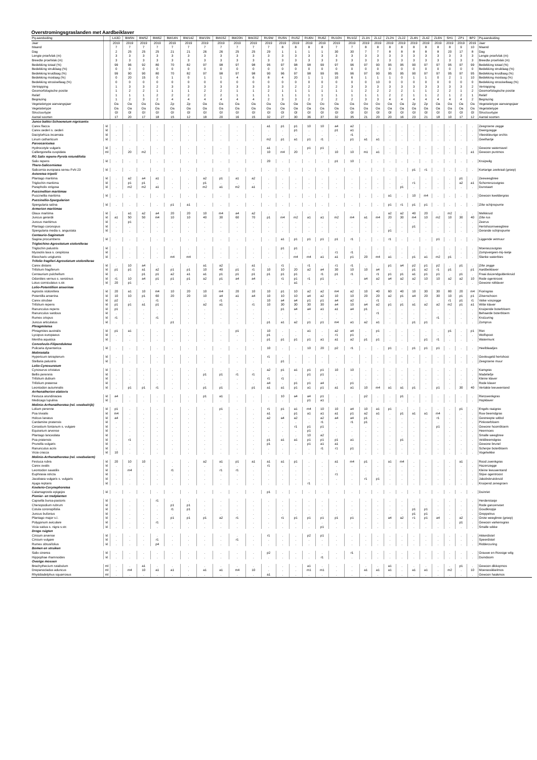Overstromingsgraslanden met Aardbeiklaver
| Pq-aanduiding | | LA3O | BW5N | BW5Z | BW6Z | BW14N | BW14Z | BW15N | BW15Z | BW20N | BW20Z | RU9W | RU5N | RU5Z | RU6N | RU6Z | RU10N | RU10Z | ZL1N | ZL1Z | ZL2N | ZL2Z | ZL4N | ZL4Z | ZL6N | SH1 | ZP1 | BP2 | Pq-aanduiding |
| --- | --- | --- | --- | --- | --- | --- | --- | --- | --- | --- | --- | --- | --- | --- | --- | --- | --- | --- | --- | --- | --- | --- | --- | --- | --- | --- | --- | --- | --- |
| Jaar | | 2019 | 2019 | 2019 | 2019 | 2019 | 2019 | 2019 | 2019 | 2019 | 2019 | 2019 | 2019 | 2019 | 2019 | 2019 | 2019 | 2019 | 2019 | 2019 | 2019 | 2019 | 2019 | 2019 | 2019 | 2019 | 2019 | 2019 | Jaar |
| Maand | | 7 | 7 | 7 | 7 | 7 | 7 | 7 | 7 | 7 | 7 | 7 | 8 | 8 | 8 | 8 | 7 | 7 | 8 | 8 | 8 | 8 | 8 | 8 | 8 | 8 | 9 | 10 | Maand |
| Dag | | 2 | 25 | 25 | 25 | 21 | 21 | 26 | 26 | 25 | 25 | 29 | 1 | 1 | 1 | 1 | 30 | 30 | 7 | 7 | 8 | 8 | 8 | 8 | 8 | 20 | 17 | 8 | Dag |
| Lengte proefvlak (m) | | 3 | 3 | 3 | 3 | 3 | 3 | 3 | 3 | 3 | 3 | 3 | 3 | 3 | 3 | 3 | 3 | 3 | 3 | 3 | 3 | 3 | 3 | 3 | 3 | 3 | 3 | 3 | Lengte proefvlak (m) |
| Breedte proefvlak (m) | | 3 | 3 | 3 | 3 | 3 | 3 | 3 | 3 | 3 | 3 | 3 | 3 | 3 | 3 | 3 | 3 | 3 | 3 | 3 | 3 | 3 | 3 | 3 | 3 | 3 | 3 | 3 | Breedte proefvlak (m) |
| Bedekking totaal (%) | | 99 | 96 | 92 | 80 | 70 | 82 | 97 | 98 | 97 | 98 | 95 | 97 | 98 | 98 | 99 | 97 | 96 | 97 | 90 | 95 | 95 | 90 | 97 | 97 | 95 | 97 | 99 | Bedekking totaal (%) |
| Bedekking struiklaag (%) | | 0 | 0 | 0 | 0 | 0 | 0 | 0 | 0 | 0 | 0 | 0 | 0 | 0 | 0 | 0 | 0 | 0 | 0 | 0 | 0 | 0 | 0 | 0 | 0 | 0 | 0 | 0 | Bedekking struiklaag (%) |
| Bedekking kruidlaag (%) | | 99 | 90 | 90 | 80 | 70 | 82 | 97 | 98 | 97 | 98 | 90 | 96 | 97 | 98 | 99 | 95 | 96 | 97 | 90 | 95 | 95 | 90 | 97 | 97 | 95 | 97 | 95 | Bedekking kruidlaag (%) |
| Bedekking moslaag (%) | | 0 | 20 | 15 | 0 | 1 | 0 | 1 | 1 | 4 | 6 | 8 | 4 | 20 | 1 | 1 | 10 | 6 | 1 | 1 | 1 | 0 | 1 | 1 | 0 | 2 | 1 | 10 | Bedekking moslaag (%) |
| Bedekking strooisellaag (%) | | 0 | 0 | 0 | 0 | 0 | 0 | 0 | 0 | 0 | 0 | 0 | 0 | 0 | 0 | 0 | 0 | 0 | 0 | 10 | 0 | 0 | 0 | 0 | 0 | 0 | 0 | 0 | Bedekking strooisellaag (%) |
| Vertrapping | | 1 | 3 | 3 | 2 | 3 | 3 | 3 | 3 | 3 | 3 | 3 | 3 | 2 | 2 | 2 | 2 | 3 | 3 | 3 | 3 | 3 | 3 | 3 | 3 | 3 | 3 | 2 | Vertrapping |
| Geomorfologische positie | | 1 | 2 | 2 | 1 | 1 | 1 | 2 | 2 | 1 | 1 | 2 | 1 | 1 | 1 | 1 | 1 | 1 | 2 | 2 | 2 | 2 | 1 | 1 | 2 | 2 | 1 | 2 | Geomorfologische positie |
| Reliëf | | 1 | 1 | 1 | 2 | 2 | 2 | 2 | 2 | 1 | 1 | 1 | 1 | 1 | 1 | 1 | 1 | 1 | 1 | 1 | 2 | 2 | 1 | 1 | 2 | 1 | 2 | 1 | Reliëf |
| Begrazing | | 1 | 2 | 3 | 2 | 4 | 4 | 4 | 4 | 4 | 4 | 2 | 3 | 3 | 2 | 2 | 2 | 2 | 3 | 3 | 4 | 4 | 4 | 4 | 4 | 4 | 4 | 2 | Begrazing |
| Vegetatietype aanvangsjaar | | Oa | Oa | Oa | Oa | Zp | Zp | Oa | Oa | Oa | Oa | Oa | Oa | Oa | Oo | Oo | Oa | Oa | Oo | Oo | Oa | Oa | Zp | Zp | Oa | Oa | Oa | Oa | Vegetatietype aanvangsjaar |
| Vegetatietype | | Oa | Oa | Oa | Oa | Oa | Oa | Oa | Oa | Oa | Oa | Oa | Oa | Oa | Oa | Oa | Oa | Oa | Oa | Oa | Oa | Oa | Oa | Oa | Oa | Oa | Oa | Oa | Vegetatietype |
| Structuurtype | | Gl | Gl | Gl | Gl | Gl | Gl | Gl | Gl | Gl | Gl | Gl | Gl | Gl | Gl | Gl | Gl | Gl | Gl | Gl | Gl | Gl | Gl | Gl | Gl | Gl | Gl | Gl | Structuurtype |
| Aantal soorten | | 17 | 20 | 17 | 18 | 15 | 12 | 18 | 20 | 16 | 15 | 32 | 27 | 30 | 36 | 37 | 32 | 35 | 21 | 20 | 20 | 16 | 23 | 21 | 18 | 10 | 17 | 12 | Aantal soorten |
| Junco baltici-Schoenetum nigricantis | | | | | | | | | | | | | | | | | | | | | | | | | | | | | |
| Carex flacca | kl | . | . | . | . | . | . | . | . | . | . | a1 | p1 | p1 | 10 | 10 | a4 | a2 | . | . | . | . | . | . | . | . | . | . | Zeegroene zegge |
| Carex oederi s. oederi | kl | . | . | . | . | . | . | . | . | . | . | . | . | p1 | . | . | p1 | a1 | . | . | . | . | . | . | . | . | . | . | Dwergzegge |
| Dactylorhiza incarnata | kl | . | . | . | . | . | . | . | . | . | . | . | . | . | . | . | . | r1 | . | . | . | . | . | . | . | . | . | . | Vleeskleurige orchis |
| Linum catharticum | kl | . | . | . | . | . | . | . | . | . | . | m2 | p1 | a1 | p1 | r1 | . | p1 | a1 | a1 | . | . | . | . | . | . | . | . | Geelhartje |
| Parvocaricetea | | | | | | | | | | | | | | | | | | | | | | | | | | | | | |
| Hydrocotyle vulgaris | kl | . | . | . | . | . | . | . | . | . | . | a1 | . | . | p1 | p1 | . | . | . | . | . | . | . | . | . | . | . | . | Gewone waternavel |
| Calliergonella cuspidata | ml | . | 20 | m2 | . | . | . | . | . | . | . | 10 | m4 | 20 | . | . | 10 | 10 | m1 | a1 | . | . | . | . | . | . | . | a1 | Gewoon puntmos |
| RG Salix repens-Pyrola rotundifolia | | | | | | | | | | | | | | | | | | | | | | | | | | | | | |
| Salix repens | kl | . | . | . | . | . | . | . | . | . | . | 20 | . | . | . | . | p1 | 10 | . | . | . | . | . | . | . | . | . | . | Kruipwilg |
| Thero-Salicornietea | | | | | | | | | | | | | | | | | | | | | | | | | | | | | |
| Salicornia europaea sensu FvN 23 | kl | . | . | . | . | . | . | . | . | . | . | . | . | . | . | . | . | . | . | . | . | . | p1 | r1 | . | . | . | . | Kortarige zeekraal (groep) |
| Asteretea tripolii | | | | | | | | | | | | | | | | | | | | | | | | | | | | | |
| Plantago maritima | kl | . | a2 | a4 | a1 | . | . | a2 | p1 | a1 | a2 | . | . | . | . | . | . | . | . | . | . | . | . | . | . | . | p1 | . | Zeeweegbree |
| Triglochin maritima | kl | . | p1 | p1 | . | . | . | p1 | . | . | . | . | . | . | . | . | . | . | . | . | . | . | r1 | . | . | . | a2 | a1 | Schorrenzoutgras |
| Parapholis strigosa | kl | . | m2 | m2 | a1 | . | . | m2 | a1 | m2 | a1 | . | . | . | . | . | . | . | . | . | . | p1 | . | . | . | . | . | . | Dunstaart |
| Puccinellion maritimae | | | | | | | | | | | | | | | | | | | | | | | | | | | | | |
| Puccinellia maritima | kl | . | . | . | . | . | . | . | . | . | . | . | . | . | . | . | . | . | . | . | a1 | . | 10 | m4 | . | . | . | . | Gewoon kweldergras |
| Puccinellio-Spergularion | | | | | | | | | | | | | | | | | | | | | | | | | | | | | |
| Spergularia salina | kl | . | . | . | . | p1 | a1 | . | . | . | . | . | . | . | . | . | . | . | . | . | p1 | r1 | p1 | p1 | . | . | . | . | Zilte schijnspurrie |
| Armerion maritimae | | | | | | | | | | | | | | | | | | | | | | | | | | | | | |
| Glaux maritima | kl | . | a1 | a2 | a4 | 20 | 20 | 10 | m4 | a4 | a2 | . | . | . | . | . | . | . | . | . | a2 | a2 | 40 | 20 | . | m2 | . | . | Melkkruid |
| Juncus gerardii | kl | a1 | 50 | 50 | m4 | 10 | 10 | 40 | 30 | 60 | 70 | p1 | m4 | m2 | a1 | a1 | m2 | m4 | a1 | m4 | 20 | 30 | m4 | 10 | m2 | 10 | 30 | 40 | Zilte rus |
| Juncus maritimus | kl | . | p1 | . | . | . | . | . | . | . | . | . | . | . | . | . | . | . | . | . | . | . | . | . | . | . | . | . | Zeerus |
| Plantago coronopus | kl | . | . | . | . | . | . | . | . | . | . | . | . | . | . | . | . | . | . | . | . | . | p1 | . | . | . | . | . | Hertshoornweegbree |
| Spergularia media s. angustata | kl | . | . | . | . | . | . | . | . | . | . | . | . | . | . | . | . | . | . | . | p1 | . | . | . | . | . | . | . | Gerande schijnspurrie |
| Centaurio-Saginetum | | | | | | | | | | | | | | | | | | | | | | | | | | | | | |
| Sagina procumbens | kl | . | . | . | . | . | . | . | . | . | . | . | a1 | p1 | p1 | p1 | p1 | r1 | . | . | r1 | . | . | . | p1 | . | . | . | Liggende vetmuur |
| Triglochino-Agrostietum stoloniferae | | | | | | | | | | | | | | | | | | | | | | | | | | | | | |
| Triglochin palustris | kl | . | . | . | . | . | . | . | . | . | . | . | p1 | p1 | . | . | . | . | . | . | . | . | . | . | . | . | . | . | Moeraszoutgras |
| Myosotis laxa s. cespitosa | kl | . | . | . | . | . | . | . | . | . | . | . | . | . | . | . | r1 | r1 | . | . | . | . | . | . | . | . | . | . | Zompvergeet-mij-nietje |
| Eleocharis uniglumis | kl | . | . | . | . | m4 | m4 | . | . | . | . | . | . | m4 | m4 | a1 | a1 | p1 | 20 | m4 | a1 | . | p1 | a1 | m2 | p1 | . | . | Slanke waterbies |
| Trifolio fragiferi-Agrostietum stoloniferae | | | | | | | | | | | | | | | | | | | | | | | | | | | | | |
| Carex distans | kl | . | 10 | a4 | . | . | . | a1 | a2 | . | a1 | . | r1 | . | r1 | . | r1 | r1 | . | . | p1 | a4 | p2 | p1 | p2 | . | p1 | . | Zilte zegge |
| Trifolium fragiferum | kl | p1 | p1 | a1 | a2 | p1 | p1 | 10 | 40 | p1 | r1 | 10 | 10 | 20 | a2 | a4 | 30 | 10 | 10 | a4 | . | . | p1 | a2 | r1 | p1 | . | p1 | Aardbeiklaver |
| Centaurium pulchellum | kl | . | . | p1 | p1 | a2 | a1 | a1 | p1 | p1 | p1 | p1 | p1 | p1 | . | r1 | p1 | r1 | . | r1 | p1 | p1 | a1 | p1 | p1 | . | p1 | . | Fraai duizendguldenkruid |
| Odontites vernus s. serotinus | kl | r1 | 10 | a4 | p1 | p1 | p1 | a2 | p1 | a4 | a4 | . | r1 | p1 | r1 | p1 | . | . | a4 | a2 | a4 | a2 | a2 | 10 | 10 | a2 | a2 | 10 | Rode ogentroost |
| Lotus corniculatus s.str. | kl | 20 | p1 | . | . | . | . | . | . | . | . | . | . | a1 | . | . | . | . | . | . | . | . | . | . | . | . | . | . | Gewone rolklaver |
| Lolio-Potentillion anserinae | | | | | | | | | | | | | | | | | | | | | | | | | | | | | |
| Agrostis stolonifera | kl | 20 | a1 | 10 | m4 | 10 | 20 | 10 | m4 | 20 | 10 | 10 | p1 | 10 | a2 | a2 | m4 | a2 | 10 | 40 | 60 | 40 | 10 | 30 | 30 | 80 | 20 | m4 | Fioringras |
| Potentilla anserina | kl | 10 | 10 | p1 | 60 | 20 | 20 | 10 | a4 | a1 | a4 | 10 | 10 | 10 | a4 | a2 | 10 | 10 | 20 | 20 | a2 | p1 | a4 | 20 | 30 | 10 | p1 | p1 | Zilverschoon |
| Carex otrubae | kl | p2 | . | . | r1 | . | . | . | r1 | . | . | 10 | a4 | a4 | p1 | p1 | a4 | a2 | . | r1 | . | . | . | . | . | r1 | p1 | r1 | Valse voszegge |
| Trifolium repens | kl | p1 | p1 | a1 | p1 | . | . | a2 | a1 | . | r1 | 10 | 30 | 30 | 30 | 30 | a4 | 10 | a4 | a2 | p1 | p1 | a1 | a2 | a2 | m2 | p1 | a1 | Witte klaver |
| Ranunculus repens | kl | p1 | . | . | . | . | . | . | . | . | . | . | p1 | a4 | a4 | a1 | a1 | a4 | p1 | . | . | . | . | . | . | . | . | . | Kruipende boterbloem |
| Ranunculus sardous | kl | . | . | . | . | . | . | . | . | . | . | . | . | . | . | . | . | . | . | r1 | . | . | . | . | . | . | . | . | Behaarde boterbloem |
| Rumex crispus | kl | r1 | . | . | r1 | . | . | . | . | . | . | . | . | . | . | . | . | . | . | . | . | . | . | . | r1 | . | . | . | Krulzuring |
| Juncus articulatus | kl | . | . | . | . | p1 | . | . | . | . | . | p1 | a1 | a2 | p1 | p1 | m4 | a1 | a2 | a1 | . | . | p1 | p1 | . | . | . | . | Zomprus |
| Phragmitetea | | | | | | | | | | | | | | | | | | | | | | | | | | | | | |
| Phragmites australis | kl | p1 | a1 | . | . | . | . | . | . | p1 | . | 10 | . | . | a1 | . | a2 | a4 | . | p1 | . | . | . | . | . | p1 | . | p1 | Riet |
| Lycopus europaeus | kl | . | . | . | . | . | . | . | . | . | . | p1 | . | . | . | . | r1 | p1 | . | . | . | . | . | . | . | . | . | . | Wolfspoot |
| Mentha aquatica | kl | . | . | . | . | . | . | . | . | . | . | p1 | p1 | p1 | p1 | a1 | a1 | a2 | p1 | p1 | . | . | . | p1 | r1 | . | . | . | Watermunt |
| Convolvulo-Filipenduletea | | | | | | | | | | | | | | | | | | | | | | | | | | | | | |
| Pulicaria dysenterica | kl | . | . | . | . | . | . | . | . | . | . | 10 | . | . | 10 | 20 | p2 | r1 | . | . | p1 | . | p1 | p1 | p1 | . | . | . | Heelblaadjes |
| Molinietalia | | | | | | | | | | | | | | | | | | | | | | | | | | | | | |
| Hypericum tetrapterum | kl | . | . | . | . | . | . | . | . | . | . | r1 | . | . | . | . | . | . | . | . | . | . | . | . | . | . | . | . | Gevleugeld hertshooi |
| Stellaria palustris | kl | . | . | . | . | . | . | . | . | . | . | . | p1 | . | . | . | . | . | . | . | . | . | . | . | . | . | . | . | Zeegroene muur |
| Lolio-Cynosuretum | | | | | | | | | | | | | | | | | | | | | | | | | | | | | |
| Cynosurus cristatus | kl | . | . | . | . | . | . | . | . | . | . | a2 | p1 | a1 | p1 | p1 | 10 | 10 | . | . | . | . | . | . | . | . | . | . | Kamgras |
| Bellis perennis | kl | . | . | . | . | . | . | p1 | p1 | r1 | r1 | . | . | . | p1 | p1 | . | . | . | . | . | . | . | . | . | . | . | . | Madeliefje |
| Trifolium dubium | kl | . | . | . | . | . | . | . | . | . | . | r1 | r1 | . | . | . | . | . | . | . | . | . | . | . | . | . | . | . | Kleine klaver |
| Trifolium pratense | kl | . | . | . | . | . | . | . | . | . | . | a4 | . | p1 | p1 | a4 | . | p1 | . | . | . | . | . | . | . | . | . | . | Rode klaver |
| Leontodon autumnalis | kl | . | p1 | p1 | r1 | . | . | p1 | p1 | . | p1 | a1 | a1 | p1 | a1 | p1 | a1 | a1 | 10 | m4 | a1 | a1 | p1 | . | p1 | . | 30 | 40 | Vertakte leeuwentand |
| Arrhenatherion elatioris | | | | | | | | | | | | | | | | | | | | | | | | | | | | | |
| Festuca arundinacea | kl | a4 | . | . | . | . | . | p1 | a1 | . | . | . | 10 | a4 | a4 | p1 | . | . | p2 | . | . | p1 | . | . | . | . | . | . | Rietzwenkgras |
| Medicago lupulina | kl | . | . | . | . | . | . | . | . | . | . | . | . | . | p1 | a1 | . | . | . | . | . | . | . | . | . | . | . | . | Hopklaver |
| Molinio-Arrhenatheretea (rel. voedselrijk) | | | | | | | | | | | | | | | | | | | | | | | | | | | | | |
| Lolium perenne | kl | p1 | . | . | . | . | . | . | p1 | . | . | r1 | p1 | a1 | m4 | 10 | 10 | a4 | 10 | a1 | p1 | . | . | . | . | . | p1 | . | Engels raaigras |
| Poa trivialis | kl | m4 | . | . | . | . | . | . | . | . | . | a1 | . | p1 | a1 | a1 | a1 | p1 | a2 | a1 | . | p1 | a1 | a1 | m4 | . | . | . | Ruw beemdgras |
| Holcus lanatus | kl | a4 | . | . | . | . | . | . | . | . | . | a2 | a4 | a2 | . | a2 | a4 | a4 | p1 | . | . | . | . | . | r1 | . | . | . | Gestreepte witbol |
| Cardamine pratensis | kl | . | . | . | . | . | . | . | . | . | . | . | . | . | . | r1 | . | r1 | p1 | . | . | . | . | . | . | . | . | . | Pinksterbloem |
| Cerastium fontanum s. vulgare | kl | . | . | . | . | . | . | . | . | . | . | . | . | r1 | p1 | p1 | . | . | . | . | . | . | . | . | p1 | . | . | . | Gewone hoornbloem |
| Equisetum arvense | kl | . | . | . | . | . | . | . | . | . | . | . | . | . | p1 | . | . | . | . | . | . | . | . | . | . | . | . | . | Heermoes |
| Plantago lanceolata | kl | . | . | . | . | . | . | . | . | . | . | . | . | . | 10 | a2 | . | . | . | . | . | . | . | . | . | . | . | . | Smalle weegbree |
| Poa pratensis | kl | . | r1 | . | . | . | . | . | . | . | . | p1 | a1 | a1 | p1 | p1 | p1 | a1 | . | . | . | p1 | . | . | . | . | . | . | Veldbeemdgras |
| Prunella vulgaris | kl | . | . | . | . | . | . | . | . | . | . | p1 | . | . | p1 | a1 | a1 | . | . | . | . | . | . | . | . | . | . | . | Gewone brunel |
| Ranunculus acris | kl | . | . | . | . | . | . | . | . | . | . | . | . | . | . | r1 | r1 | p1 | . | . | . | . | . | . | . | . | . | . | Scherpe boterbloem |
| Vicia cracca | kl | 10 | . | . | . | . | . | . | . | . | . | . | . | . | . | . | . | . | . | . | . | . | . | . | . | . | . | . | Vogelwikke |
| Molinio-Arrhenatheretea (rel. voedselarm) | | | | | | | | | | | | | | | | | | | | | | | | | | | | | |
| Festuca rubra | kl | 20 | 10 | 10 | . | . | . | a2 | a1 | p1 | a1 | a1 | a1 | p1 | . | . | a1 | m4 | p1 | . | a1 | m4 | . | . | . | . | a1 | . | Rood zwenkgras |
| Carex ovalis | kl | . | . | . | . | . | . | . | . | . | . | r1 | . | . | . | . | . | . | . | . | . | . | . | . | . | . | . | . | Hazenzegge |
| Leontodon saxatilis | kl | . | m4 | . | . | r1 | . | . | r1 | r1 | . | . | . | . | . | . | . | . | . | . | . | . | . | . | . | . | . | . | Kleine leeuwentand |
| Euphrasia stricta | kl | . | . | . | . | . | . | . | . | . | . | . | . | . | . | . | r1 | . | . | . | . | . | . | . | . | . | . | . | Stijve ogentroost |
| Jacobaea vulgaris s. vulgaris | kl | . | . | . | . | . | . | . | . | . | . | . | . | . | . | . | . | . | r1 | p1 | . | . | . | . | . | . | . | . | Jakobskruiskruid |
| Ajuga reptans | kl | . | . | . | . | . | . | . | . | . | . | . | . | . | r1 | . | . | . | . | . | . | . | . | . | . | . | . | . | Kruipend zenegroen |
| Koelerio-Corynephoretea | | | | | | | | | | | | | | | | | | | | | | | | | | | | | |
| Calamagrostis epigejos | kl | . | . | . | . | . | . | . | . | . | . | p1 | . | . | . | . | . | . | . | . | . | . | . | . | . | . | . | . | Duinriet |
| Pionier- en tredplanten | | | | | | | | | | | | | | | | | | | | | | | | | | | | | |
| Capsella bursa-pastoris | kl | . | . | . | r1 | . | . | . | . | . | . | . | . | . | . | . | . | . | . | . | . | . | . | . | . | . | . | . | Herderstasje |
| Chenopodium rubrum | kl | . | . | . | . | p1 | p1 | . | . | . | . | . | . | . | . | . | . | . | . | . | . | . | . | . | . | . | . | . | Rode ganzenvoet |
| Cotula coronopifolia | kl | . | . | . | . | r1 | p1 | . | . | . | . | . | . | . | . | . | . | . | . | . | . | . | p1 | p1 | . | . | . | . | Goudknopje |
| Juncus bufonius | kl | . | . | . | . | . | . | . | . | . | . | . | . | . | . | . | . | . | . | . | . | . | p1 | p1 | . | . | . | . | Greppelrus |
| Plantago major s.l. | kl | . | . | . | . | p1 | p1 | p1 | a2 | r1 | . | . | r1 | p1 | p1 | p1 | p1 | p1 | . | . | a4 | a2 | r1 | p1 | a4 | . | a2 | . | Grote weegbree (groep) |
| Polygonum aviculare | kl | . | . | . | r1 | . | . | . | . | . | . | . | . | . | . | . | . | . | . | . | . | . | . | . | . | . | p1 | . | Gewoon varkensgras |
| Vicia sativa s. nigra s.str. | kl | . | . | . | . | . | . | . | . | . | . | . | . | . | . | p1 | . | . | . | . | . | . | . | . | . | . | . | . | Smalle wikke |
| Droge ruigten | | | | | | | | | | | | | | | | | | | | | | | | | | | | | |
| Cirsium arvense | kl | . | . | . | . | . | . | . | . | . | . | r1 | . | . | p2 | p1 | . | . | . | . | . | . | . | . | . | . | . | . | Akkerdistel |
| Cirsium vulgare | kl | . | . | . | r1 | . | . | . | . | r1 | . | . | . | . | . | . | . | . | . | . | . | . | . | . | . | . | . | . | Speerdistel |
| Rumex obtusifolius | kl | . | . | . | p4 | . | . | . | . | . | . | . | . | . | . | . | . | . | . | . | . | . | . | . | . | . | . | . | Ridderzuring |
| Bomen en struiken | | | | | | | | | | | | | | | | | | | | | | | | | | | | | |
| Salix cinerea | kl | . | . | . | . | . | . | . | . | . | . | p2 | . | . | . | . | . | r1 | . | . | . | . | . | . | . | . | . | . | Grauwe en Rossige wilg |
| Hippophae rhamnoides | kl | . | . | . | . | . | . | . | . | . | . | . | . | . | . | r1 | . | . | . | . | . | . | . | . | . | . | . | . | Duindoorn |
| Overige mossen | | | | | | | | | | | | | | | | | | | | | | | | | | | | | |
| Brachythecium rutabulum | ml | . | . | a1 | . | . | . | . | . | . | . | . | . | . | a1 | . | . | . | . | . | a1 | . | . | . | . | . | p1 | . | Gewoon dikkopmos |
| Drepanocladus aduncus | ml | . | m4 | 10 | a1 | a1 | . | a1 | a1 | m4 | 10 | . | . | . | m1 | m1 | . | . | a1 | a1 | a1 | . | a1 | a1 | . | m2 | . | 10 | Moerassikkelmos |
| Rhytidiadelphus squarrosus | ml | . | . | . | . | . | . | . | . | . | . | a1 | . | . | . | . | . | . | . | . | . | . | . | . | . | . | . | . | Gewoon haakmos |